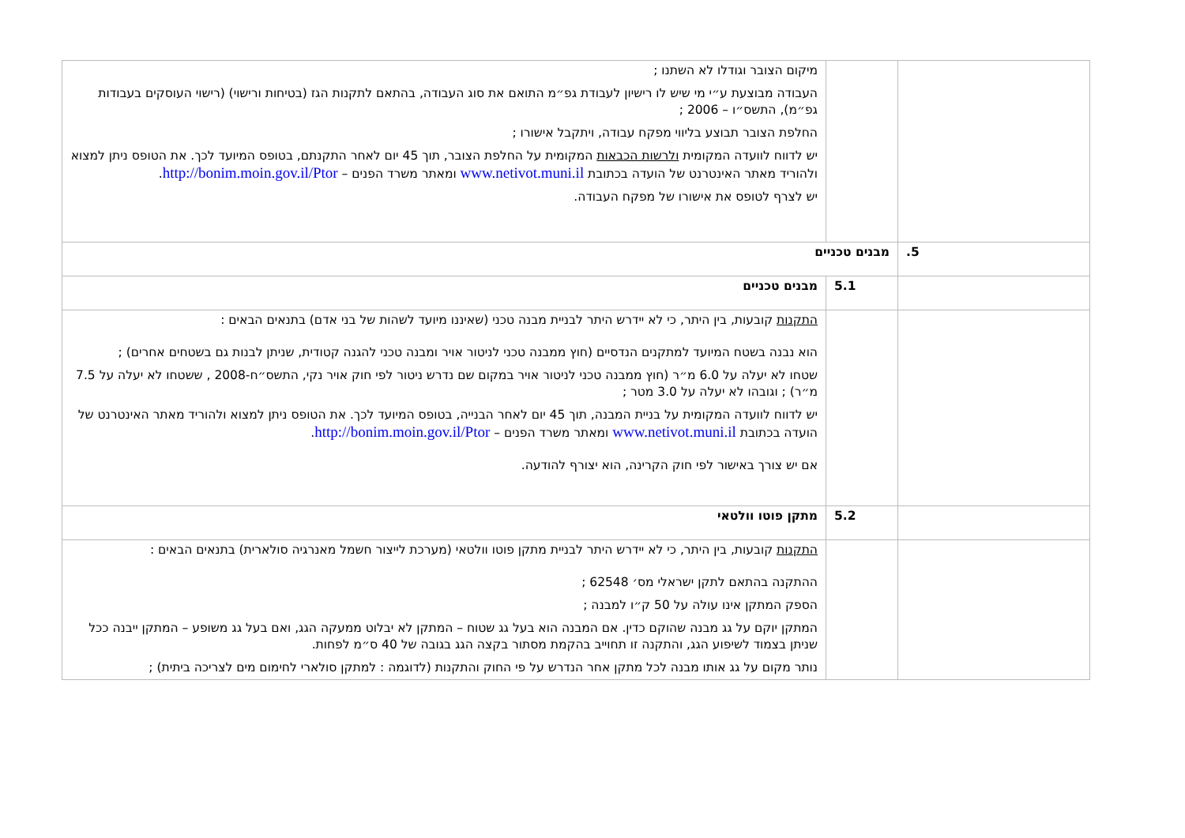| | | מיקום הצובר וגודלו לא השתנו ; העבודה מבוצעת ע״י מי שיש לו רישיון לעבודת גפ״מ התואם את סוג העבודה, בהתאם לתקנות הגז (בטיחות ורישוי) (רישוי העוסקים בעבודות גפ״מ), התשס״ו – 2006 ; החלפת הצובר תבוצע בליווי מפקח עבודה, ויתקבל אישורו ; יש לדווח לוועדה המקומית ולרשות הכבאות המקומית על החלפת הצובר, תוך 45 יום לאחר התקנתם, בטופס המיועד לכך. את הטופס ניתן למצוא ולהוריד מאתר האינטרנט של הועדה בכתובת www.netivot.muni.il ומאתר משרד הפנים – http://bonim.moin.gov.il/Ptor . יש לצרף לטופס את אישורו של מפקח העבודה. |
| 5. | מבנים טכניים | |
| | 5.1 | מבנים טכניים |
| | | התקנות קובעות, בין היתר, כי לא יידרש היתר לבניית מבנה טכני (שאיננו מיועד לשהות של בני אדם) בתנאים הבאים : הוא נבנה בשטח המיועד למתקנים הנדסיים (חוץ ממבנה טכני לניטור אויר ומבנה טכני להגנה קטודית, שניתן לבנות גם בשטחים אחרים) ; שטחו לא יעלה על 6.0 מ״ר (חוץ ממבנה טכני לניטור אויר במקום שם נדרש ניטור לפי חוק אויר נקי, התשס״ח-2008 , ששטחו לא יעלה על 7.5 מ״ר) ; וגובהו לא יעלה על 3.0 מטר ; יש לדווח לוועדה המקומית על בניית המבנה, תוך 45 יום לאחר הבנייה, בטופס המיועד לכך. את הטופס ניתן למצוא ולהוריד מאתר האינטרנט של הועדה בכתובת www.netivot.muni.il ומאתר משרד הפנים – http://bonim.moin.gov.il/Ptor . אם יש צורך באישור לפי חוק הקרינה, הוא יצורף להודעה. |
| | 5.2 | מתקן פוטו וולטאי |
| | | התקנות קובעות, בין היתר, כי לא יידרש היתר לבניית מתקן פוטו וולטאי (מערכת לייצור חשמל מאנרגיה סולארית) בתנאים הבאים : ההתקנה בהתאם לתקן ישראלי מס׳ 62548 ; הספק המתקן אינו עולה על 50 ק״ו למבנה ; המתקן יוקם על גג מבנה שהוקם כדין. אם המבנה הוא בעל גג שטוח – המתקן לא יבלוט ממעקה הגג, ואם בעל גג משופע – המתקן ייבנה ככל שניתן בצמוד לשיפוע הגג, והתקנה זו תחוייב בהקמת מסתור בקצה הגג בגובה של 40 ס״מ לפחות. נותר מקום על גג אותו מבנה לכל מתקן אחר הנדרש על פי החוק והתקנות (לדוגמה : למתקן סולארי לחימום מים לצריכה ביתית) ; |